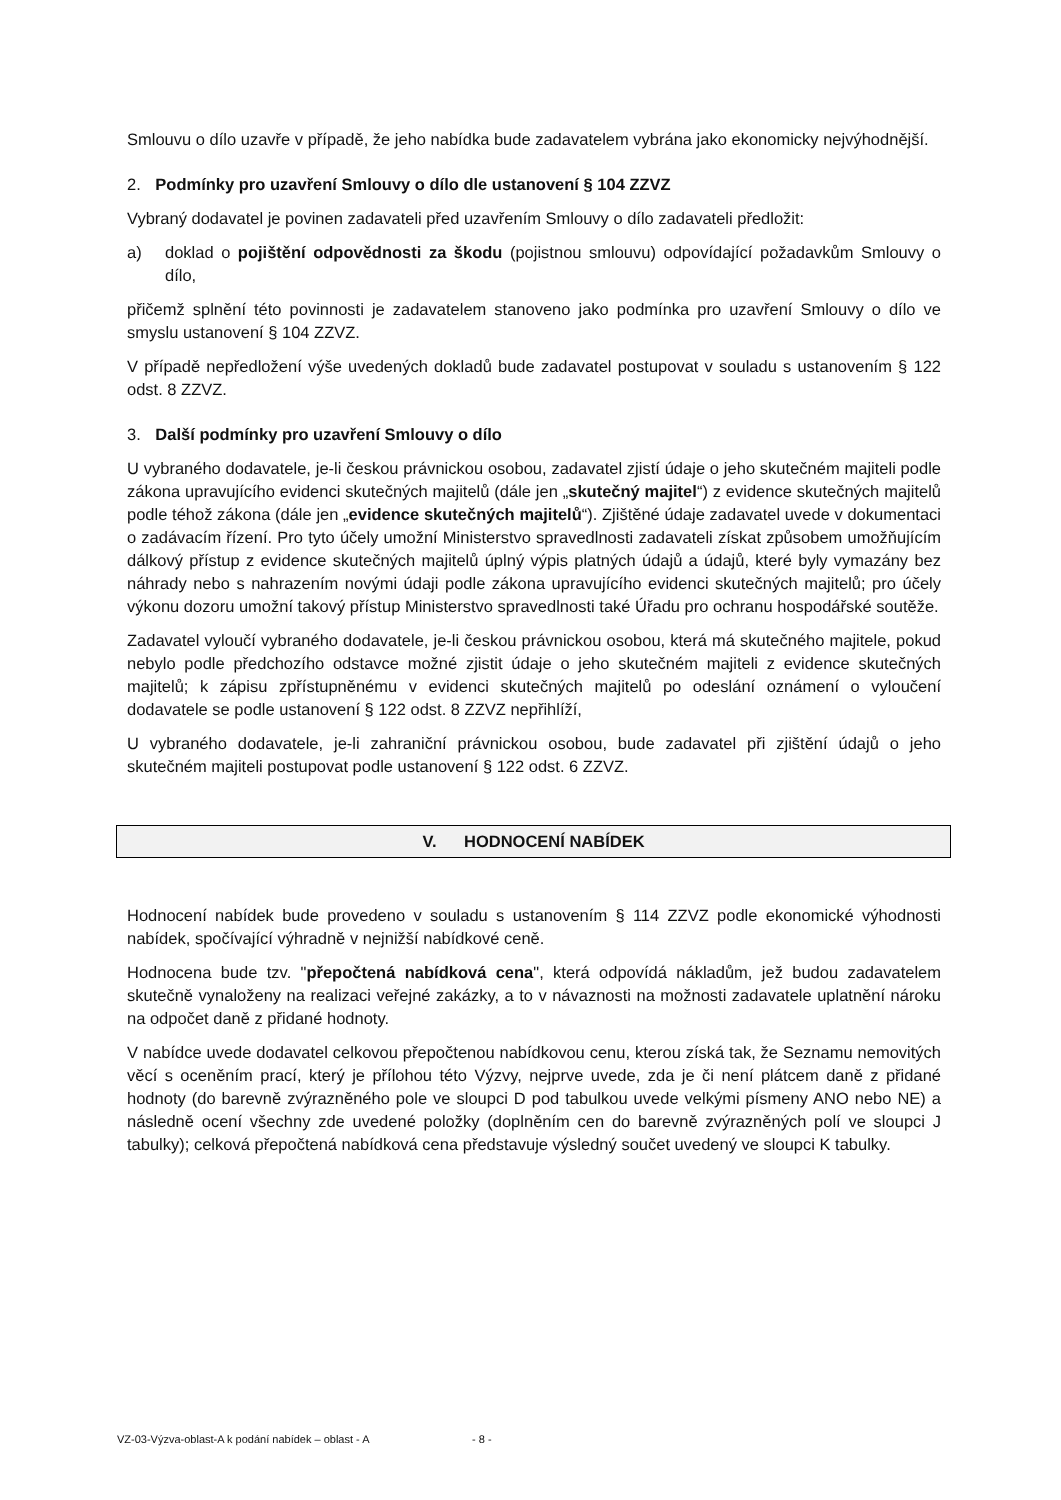Smlouvu o dílo uzavře v případě, že jeho nabídka bude zadavatelem vybrána jako ekonomicky nejvýhodnější.
2. Podmínky pro uzavření Smlouvy o dílo dle ustanovení § 104 ZZVZ
Vybraný dodavatel je povinen zadavateli před uzavřením Smlouvy o dílo zadavateli předložit:
a) doklad o pojištění odpovědnosti za škodu (pojistnou smlouvu) odpovídající požadavkům Smlouvy o dílo,
přičemž splnění této povinnosti je zadavatelem stanoveno jako podmínka pro uzavření Smlouvy o dílo ve smyslu ustanovení § 104 ZZVZ.
V případě nepředložení výše uvedených dokladů bude zadavatel postupovat v souladu s ustanovením § 122 odst. 8 ZZVZ.
3. Další podmínky pro uzavření Smlouvy o dílo
U vybraného dodavatele, je-li českou právnickou osobou, zadavatel zjistí údaje o jeho skutečném majiteli podle zákona upravujícího evidenci skutečných majitelů (dále jen „skutečný majitel“) z evidence skutečných majitelů podle téhož zákona (dále jen „evidence skutečných majitelů“). Zjištěné údaje zadavatel uvede v dokumentaci o zadávacím řízení. Pro tyto účely umožní Ministerstvo spravedlnosti zadavateli získat způsobem umožňujícím dálkový přístup z evidence skutečných majitelů úplný výpis platných údajů a údajů, které byly vymazány bez náhrady nebo s nahrazením novými údaji podle zákona upravujícího evidenci skutečných majitelů; pro účely výkonu dozoru umožní takový přístup Ministerstvo spravedlnosti také Úřadu pro ochranu hospodářské soutěže.
Zadavatel vyloučí vybraného dodavatele, je-li českou právnickou osobou, která má skutečného majitele, pokud nebylo podle předchozího odstavce možné zjistit údaje o jeho skutečném majiteli z evidence skutečných majitelů; k zápisu zpřístupněnému v evidenci skutečných majitelů po odeslání oznámení o vyloučení dodavatele se podle ustanovení § 122 odst. 8 ZZVZ nepřihlíží,
U vybraného dodavatele, je-li zahraniční právnickou osobou, bude zadavatel při zjištění údajů o jeho skutečném majiteli postupovat podle ustanovení § 122 odst. 6 ZZVZ.
V. HODNOCENÍ NABÍDEK
Hodnocení nabídek bude provedeno v souladu s ustanovením § 114 ZZVZ podle ekonomické výhodnosti nabídek, spočívající výhradně v nejnižší nabídkové ceně.
Hodnocena bude tzv. "přepočtená nabídková cena", která odpovídá nákladům, jež budou zadavatelem skutečně vynaloženy na realizaci veřejné zakázky, a to v návaznosti na možnosti zadavatele uplatnění nároku na odpočet daně z přidané hodnoty.
V nabídce uvede dodavatel celkovou přepočtenou nabídkovou cenu, kterou získá tak, že Seznamu nemovitých věcí s oceněním prací, který je přílohou této Výzvy, nejprve uvede, zda je či není plátcem daně z přidané hodnoty (do barevně zvýrazněného pole ve sloupci D pod tabulkou uvede velkými písmeny ANO nebo NE) a následně ocení všechny zde uvedené položky (doplněním cen do barevně zvýrazněných polí ve sloupci J tabulky); celková přepočtená nabídková cena představuje výsledný součet uvedený ve sloupci K tabulky.
VZ-03-Výzva-oblast-A k podání nabídek – oblast - A - 8 -